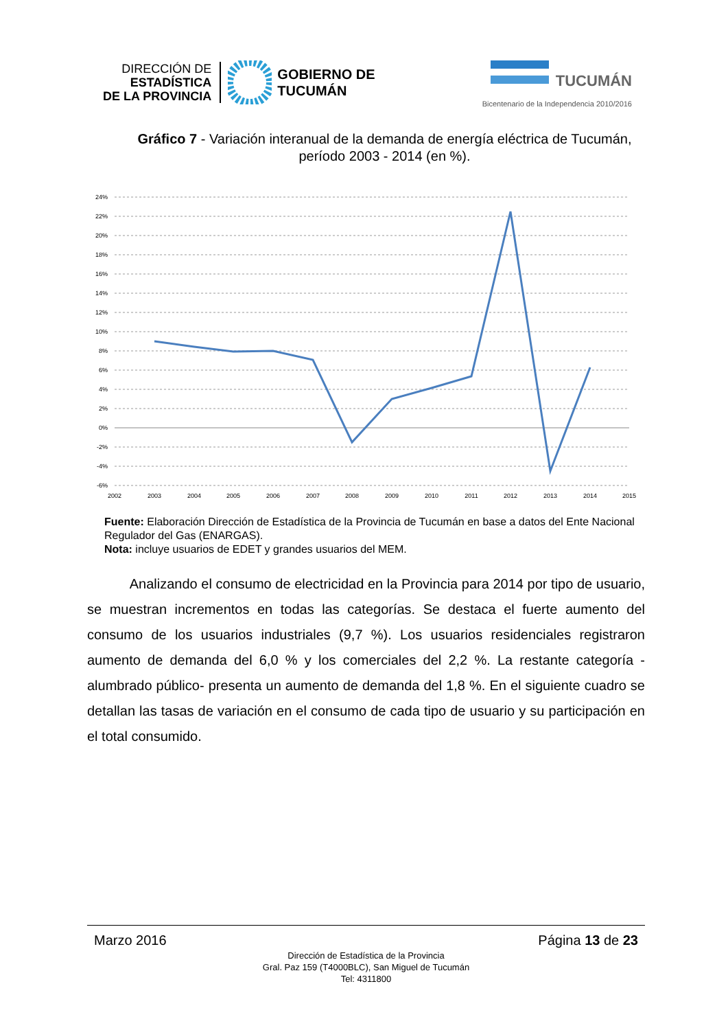DIRECCIÓN DE
ESTADÍSTICA
DE LA PROVINCIA
GOBIERNO DE
TUCUMÁN
TUCUMÁN
Bicentenario de la Independencia 2010/2016
Gráfico 7 - Variación interanual de la demanda de energía eléctrica de Tucumán, período 2003 - 2014 (en %).
24%
22%
20%
18%
16%
14%
12%
10%
8%
6%
4%
2%
0%
-2%
-4%
-6%
2002
2003
2004
2005
2006
2007
2008
2009
2010
2011
2012
2013
2014
2015
Fuente: Elaboración Dirección de Estadística de la Provincia de Tucumán en base a datos del Ente Nacional Regulador del Gas (ENARGAS).
Nota: incluye usuarios de EDET y grandes usuarios del MEM.
Analizando el consumo de electricidad en la Provincia para 2014 por tipo de usuario, se muestran incrementos en todas las categorías. Se destaca el fuerte aumento del consumo de los usuarios industriales (9,7 %). Los usuarios residenciales registraron aumento de demanda del 6,0 % y los comerciales del 2,2 %. La restante categoría -alumbrado público- presenta un aumento de demanda del 1,8 %. En el siguiente cuadro se detallan las tasas de variación en el consumo de cada tipo de usuario y su participación en el total consumido.
Marzo 2016 Página 13 de 23
Dirección de Estadística de la Provincia
Gral. Paz 159 (T4000BLC), San Miguel de Tucumán
Tel: 4311800